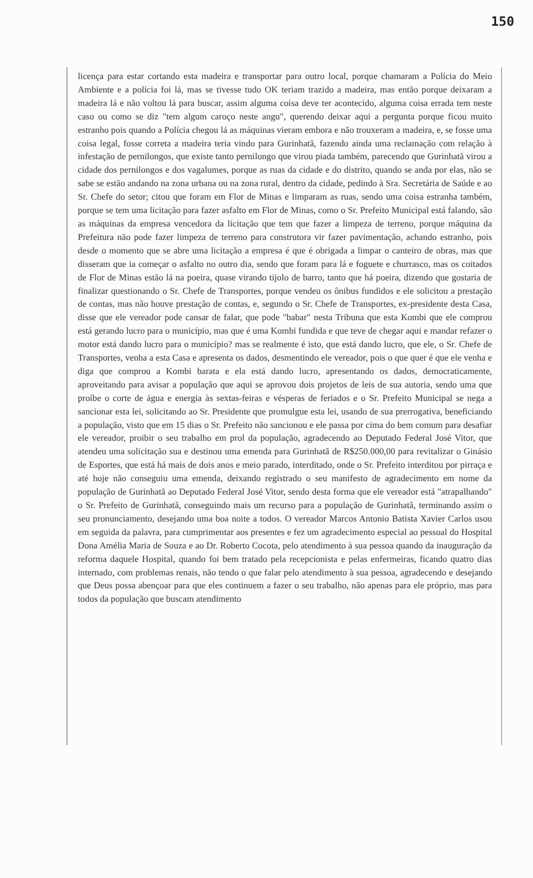150
licença para estar cortando esta madeira e transportar para outro local, porque chamaram a Polícia do Meio Ambiente e a polícia foi lá, mas se tivesse tudo OK teriam trazido a madeira, mas então porque deixaram a madeira lá e não voltou lá para buscar, assim alguma coisa deve ter acontecido, alguma coisa errada tem neste caso ou como se diz "tem algum caroço neste angu", querendo deixar aqui a pergunta porque ficou muito estranho pois quando a Polícia chegou lá as máquinas vieram embora e não trouxeram a madeira, e, se fosse uma coisa legal, fosse correta a madeira teria vindo para Gurinhatã, fazendo ainda uma reclamação com relação à infestação de pernilongos, que existe tanto pernilongo que virou piada também, parecendo que Gurinhatã virou a cidade dos pernilongos e dos vagalumes, porque as ruas da cidade e do distrito, quando se anda por elas, não se sabe se estão andando na zona urbana ou na zona rural, dentro da cidade, pedindo à Sra. Secretária de Saúde e ao Sr. Chefe do setor; citou que foram em Flor de Minas e limparam as ruas, sendo uma coisa estranha também, porque se tem uma licitação para fazer asfalto em Flor de Minas, como o Sr. Prefeito Municipal está falando, são as máquinas da empresa vencedora da licitação que tem que fazer a limpeza de terreno, porque máquina da Prefeitura não pode fazer limpeza de terreno para construtora vir fazer pavimentação, achando estranho, pois desde o momento que se abre uma licitação a empresa é que é obrigada a limpar o canteiro de obras, mas que disseram que ia começar o asfalto no outro dia, sendo que foram para lá e foguete e churrasco, mas os coitados de Flor de Minas estão lá na poeira, quase virando tijolo de barro, tanto que há poeira, dizendo que gostaria de finalizar questionando o Sr. Chefe de Transportes, porque vendeu os ônibus fundidos e ele solicitou a prestação de contas, mas não houve prestação de contas, e, segundo o Sr. Chefe de Transportes, ex-presidente desta Casa, disse que ele vereador pode cansar de falar, que pode "babar" nesta Tribuna que esta Kombi que ele comprou está gerando lucro para o município, mas que é uma Kombi fundida e que teve de chegar aqui e mandar refazer o motor está dando lucro para o município? mas se realmente é isto, que está dando lucro, que ele, o Sr. Chefe de Transportes, venha a esta Casa e apresenta os dados, desmentindo ele vereador, pois o que quer é que ele venha e diga que comprou a Kombi barata e ela está dando lucro, apresentando os dados, democraticamente, aproveitando para avisar a população que aqui se aprovou dois projetos de leis de sua autoria, sendo uma que proíbe o corte de água e energia às sextas-feiras e vésperas de feriados e o Sr. Prefeito Municipal se nega a sancionar esta lei, solicitando ao Sr. Presidente que promulgue esta lei, usando de sua prerrogativa, beneficiando a população, visto que em 15 dias o Sr. Prefeito não sancionou e ele passa por cima do bem comum para desafiar ele vereador, proibir o seu trabalho em prol da população, agradecendo ao Deputado Federal José Vitor, que atendeu uma solicitação sua e destinou uma emenda para Gurinhatã de R$250.000,00 para revitalizar o Ginásio de Esportes, que está há mais de dois anos e meio parado, interditado, onde o Sr. Prefeito interditou por pirraça e até hoje não conseguiu uma emenda, deixando registrado o seu manifesto de agradecimento em nome da população de Gurinhatã ao Deputado Federal José Vitor, sendo desta forma que ele vereador está "atrapalhando" o Sr. Prefeito de Gurinhatã, conseguindo mais um recurso para a população de Gurinhatã, terminando assim o seu pronunciamento, desejando uma boa noite a todos. O vereador Marcos Antonio Batista Xavier Carlos usou em seguida da palavra, para cumprimentar aos presentes e fez um agradecimento especial ao pessoal do Hospital Dona Amélia Maria de Souza e ao Dr. Roberto Cocota, pelo atendimento à sua pessoa quando da inauguração da reforma daquele Hospital, quando foi bem tratado pela recepcionista e pelas enfermeiras, ficando quatro dias internado, com problemas renais, não tendo o que falar pelo atendimento à sua pessoa, agradecendo e desejando que Deus possa abençoar para que eles continuem a fazer o seu trabalho, não apenas para ele próprio, mas para todos da população que buscam atendimento